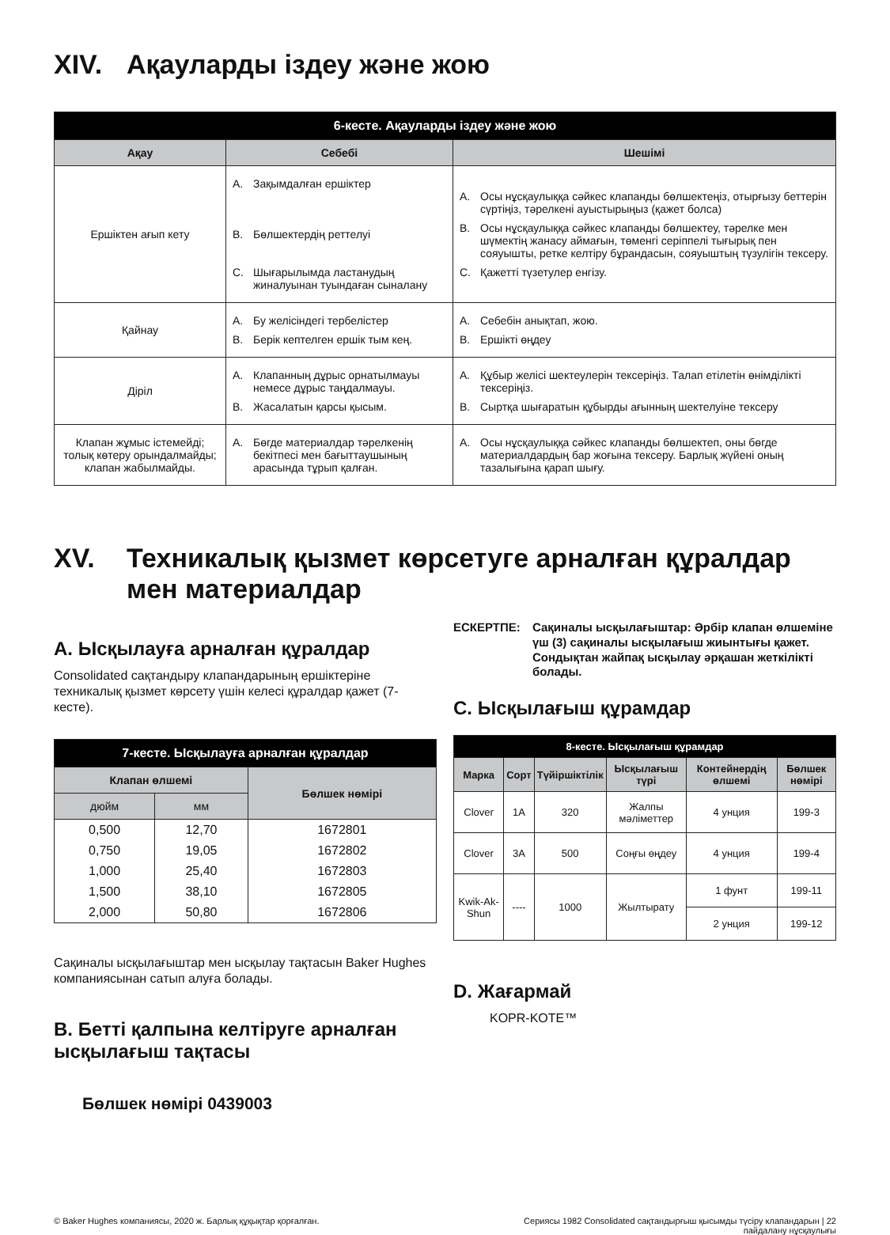XIV. Ақауларды іздеу және жою
| 6-кесте. Ақауларды іздеу және жою | | |
| --- | --- | --- |
| Ақау | Себебі | Шешімі |
| Ершіктен ағып кету | A. Зақымдалған ершіктер B. Бөлшектердің реттелуі C. Шығарылымда ластанудың жиналуынан туындаған сыналану | A. Осы нұсқаулыққа сәйкес клапанды бөлшектеңіз, отырғызу беттерін сүртіңіз, тәрелкені ауыстырыңыз (қажет болса) B. Осы нұсқаулыққа сәйкес клапанды бөлшектеу, тәрелке мен шүмектің жанасу аймағын, төменгі серіппелі тығырық пен сояуышты, ретке келтіру бұрандасын, сояуыштың түзулігін тексеру. C. Қажетті түзетулер енгізу. |
| Қайнау | A. Бу желісіндегі тербелістер B. Берік кептелген ершік тым кең. | A. Себебін анықтап, жою. B. Ершікті өңдеу |
| Діріл | A. Клапанның дұрыс орнатылмауы немесе дұрыс таңдалмауы. B. Жасалатын қарсы қысым. | A. Құбыр желісі шектеулерін тексеріңіз. Талап етілетін өнімділікті тексеріңіз. B. Сыртқа шығаратын құбырды ағынның шектелуіне тексеру |
| Клапан жұмыс істемейді; толық көтеру орындалмайды; клапан жабылмайды. | A. Бөгде материалдар тәрелкенің бекітпесі мен бағыттаушының арасында тұрып қалған. | A. Осы нұсқаулыққа сәйкес клапанды бөлшектеп, оны бөгде материалдардың бар жоғына тексеру. Барлық жүйені оның тазалығына қарап шығу. |
XV. Техникалық қызмет көрсетуге арналған құралдар мен материалдар
A. Ысқылауға арналған құралдар
Consolidated сақтандыру клапандарының ершіктеріне техникалық қызмет көрсету үшін келесі құралдар қажет (7-кесте).
| 7-кесте. Ысқылауға арналған құралдар | | |
| --- | --- | --- |
| Клапан өлшемі | | Бөлшек нөмірі |
| дюйм | мм | |
| 0,500 | 12,70 | 1672801 |
| 0,750 | 19,05 | 1672802 |
| 1,000 | 25,40 | 1672803 |
| 1,500 | 38,10 | 1672805 |
| 2,000 | 50,80 | 1672806 |
Сақиналы ысқылағыштар мен ысқылау тақтасын Baker Hughes компаниясынан сатып алуға болады.
B. Бетті қалпына келтіруге арналған ысқылағыш тақтасы
Бөлшек нөмірі 0439003
ЕСКЕРТПЕ: Сақиналы ысқылағыштар: Әрбір клапан өлшеміне үш (3) сақиналы ысқылағыш жиынтығы қажет. Сондықтан жайпақ ысқылау әрқашан жеткілікті болады.
C. Ысқылағыш құрамдар
| 8-кесте. Ысқылағыш құрамдар | | | | | |
| --- | --- | --- | --- | --- | --- |
| Марка | Сорт | Түйіршіктілік | Ысқылағыш түрі | Контейнердің өлшемі | Бөлшек нөмірі |
| Clover | 1A | 320 | Жалпы мәліметтер | 4 унция | 199-3 |
| Clover | 3A | 500 | Соңғы өңдеу | 4 унция | 199-4 |
| Kwik-Ak-Shun | ---- | 1000 | Жылтырату | 1 фунт | 199-11 |
| | | | | 2 унция | 199-12 |
D. Жағармай
KOPR-KOTE™
© Baker Hughes компаниясы, 2020 ж. Барлық құқықтар қорғалған. Сериясы 1982 Consolidated сақтандырғыш қысымды түсіру клапандарын | 22
пайдалану нұсқаулығы